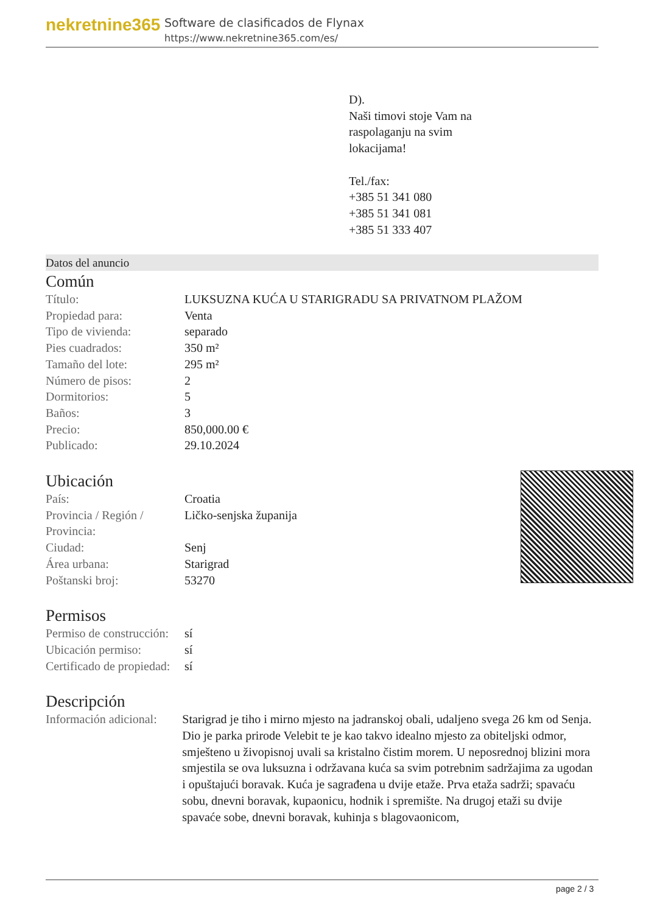nekretnine365
Software de clasificados de Flynax
https://www.nekretnine365.com/es/
D).
Naši timovi stoje Vam na
raspolaganju na svim
lokacijama!
Tel./fax:
+385 51 341 080
+385 51 341 081
+385 51 333 407
Datos del anuncio
Común
| Título: | LUKSUZNA KUĆA U STARIGRADU SA PRIVATNOM PLAŽOM |
| Propiedad para: | Venta |
| Tipo de vivienda: | separado |
| Pies cuadrados: | 350 m² |
| Tamaño del lote: | 295 m² |
| Número de pisos: | 2 |
| Dormitorios: | 5 |
| Baños: | 3 |
| Precio: | 850,000.00 € |
| Publicado: | 29.10.2024 |
Ubicación
| País: | Croatia |
| Provincia / Región / Provincia: | Ličko-senjska županija |
| Ciudad: | Senj |
| Área urbana: | Starigrad |
| Poštanski broj: | 53270 |
Permisos
| Permiso de construcción: | sí |
| Ubicación permiso: | sí |
| Certificado de propiedad: | sí |
Descripción
| Información adicional: | Starigrad je tiho i mirno mjesto na jadranskoj obali, udaljeno svega 26 km od Senja. Dio je parka prirode Velebit te je kao takvo idealno mjesto za obiteljski odmor, smješteno u živopisnoj uvali sa kristalno čistim morem. U neposrednoj blizini mora smjestila se ova luksuzna i održavana kuća sa svim potrebnim sadržajima za ugodan i opuštajući boravak. Kuća je sagrađena u dvije etaže. Prva etaža sadrži; spavaću sobu, dnevni boravak, kupaonicu, hodnik i spremište. Na drugoj etaži su dvije spavaće sobe, dnevni boravak, kuhinja s blagovaonicom, |
page 2 / 3